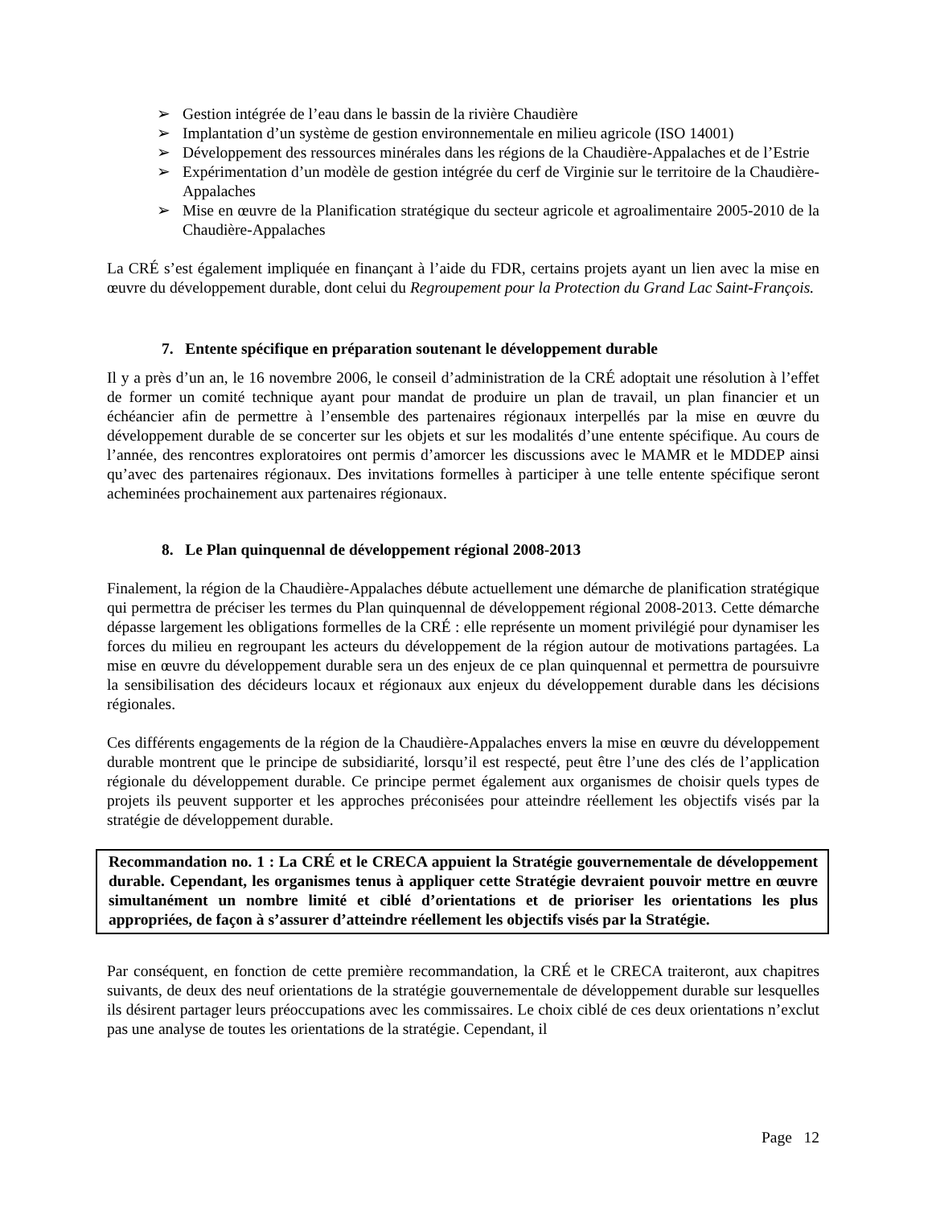➢ Gestion intégrée de l’eau dans le bassin de la rivière Chaudière
➢ Implantation d’un système de gestion environnementale en milieu agricole (ISO 14001)
➢ Développement des ressources minérales dans les régions de la Chaudière-Appalaches et de l’Estrie
➢ Expérimentation d’un modèle de gestion intégrée du cerf de Virginie sur le territoire de la Chaudière-Appalaches
➢ Mise en œuvre de la Planification stratégique du secteur agricole et agroalimentaire 2005-2010 de la Chaudière-Appalaches
La CRÉ s’est également impliquée en finançant à l’aide du FDR, certains projets ayant un lien avec la mise en œuvre du développement durable, dont celui du Regroupement pour la Protection du Grand Lac Saint-François.
7. Entente spécifique en préparation soutenant le développement durable
Il y a près d’un an, le 16 novembre 2006, le conseil d’administration de la CRÉ adoptait une résolution à l’effet de former un comité technique ayant pour mandat de produire un plan de travail, un plan financier et un échéancier afin de permettre à l’ensemble des partenaires régionaux interpellés par la mise en œuvre du développement durable de se concerter sur les objets et sur les modalités d’une entente spécifique. Au cours de l’année, des rencontres exploratoires ont permis d’amorcer les discussions avec le MAMR et le MDDEP ainsi qu’avec des partenaires régionaux. Des invitations formelles à participer à une telle entente spécifique seront acheminées prochainement aux partenaires régionaux.
8. Le Plan quinquennal de développement régional 2008-2013
Finalement, la région de la Chaudière-Appalaches débute actuellement une démarche de planification stratégique qui permettra de préciser les termes du Plan quinquennal de développement régional 2008-2013. Cette démarche dépasse largement les obligations formelles de la CRÉ : elle représente un moment privilégié pour dynamiser les forces du milieu en regroupant les acteurs du développement de la région autour de motivations partagées. La mise en œuvre du développement durable sera un des enjeux de ce plan quinquennal et permettra de poursuivre la sensibilisation des décideurs locaux et régionaux aux enjeux du développement durable dans les décisions régionales.
Ces différents engagements de la région de la Chaudière-Appalaches envers la mise en œuvre du développement durable montrent que le principe de subsidiarité, lorsqu’il est respecté, peut être l’une des clés de l’application régionale du développement durable. Ce principe permet également aux organismes de choisir quels types de projets ils peuvent supporter et les approches préconisées pour atteindre réellement les objectifs visés par la stratégie de développement durable.
Recommandation no. 1 : La CRÉ et le CRECA appuient la Stratégie gouvernementale de développement durable. Cependant, les organismes tenus à appliquer cette Stratégie devraient pouvoir mettre en œuvre simultanément un nombre limité et ciblé d’orientations et de prioriser les orientations les plus appropriées, de façon à s’assurer d’atteindre réellement les objectifs visés par la Stratégie.
Par conséquent, en fonction de cette première recommandation, la CRÉ et le CRECA traiteront, aux chapitres suivants, de deux des neuf orientations de la stratégie gouvernementale de développement durable sur lesquelles ils désirent partager leurs préoccupations avec les commissaires. Le choix ciblé de ces deux orientations n’exclut pas une analyse de toutes les orientations de la stratégie. Cependant, il
Page 12